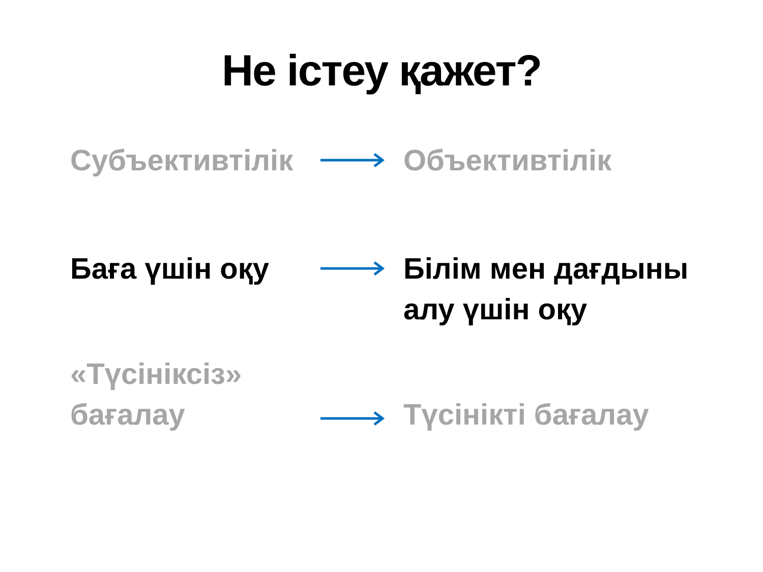Не істеу қажет?
Субъективтілік Объективтілік
Баға үшін оқу Білім мен дағдыны
алу үшін оқу
«Түсініксіз»
бағалау
Түсінікті бағалау